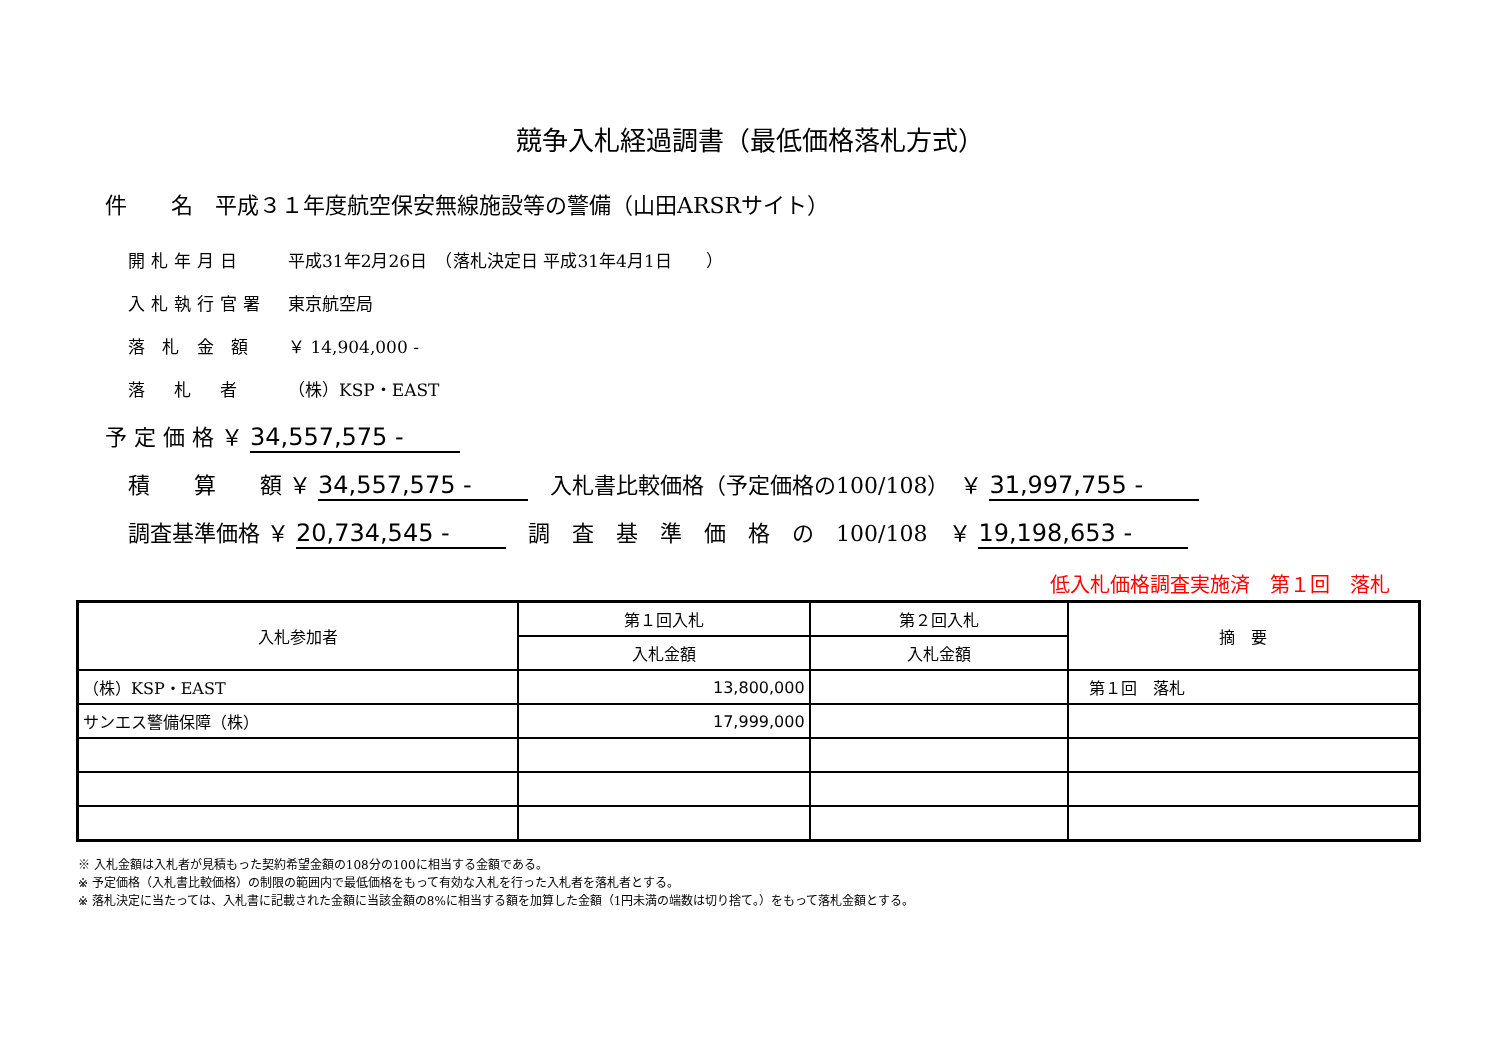競争入札経過調書（最低価格落札方式）
件　　名　平成３１年度航空保安無線施設等の警備（山田ARSRサイト）
開札年月日 平成31年2月26日　（落札決定日 平成31年4月1日　　）
入札執行官署 東京航空局
落 札 金 額 ￥ 14,904,000 -
落　札　者 （株）KSP・EAST
予 定 価 格 ￥ 34,557,575 -
積　　算　　額 ￥ 34,557,575 -　入札書比較価格（予定価格の100/108）　￥ 31,997,755 -
調査基準価格 ￥ 20,734,545 -　調　査　基　準　価　格　の　100/108　￥ 19,198,653 -
低入札価格調査実施済　第１回　落札
| 入札参加者 | 第１回入札 | 第２回入札 | 摘 要 |
| --- | --- | --- | --- |
| | 入札金額 | 入札金額 | |
| （株）KSP・EAST | 13,800,000 | | 第１回 落札 |
| サンエス警備保障（株） | 17,999,000 | | |
※ 入札金額は入札者が見積もった契約希望金額の108分の100に相当する金額である。
※ 予定価格（入札書比較価格）の制限の範囲内で最低価格をもって有効な入札を行った入札者を落札者とする。
※ 落札決定に当たっては、入札書に記載された金額に当該金額の8%に相当する額を加算した金額（1円未満の端数は切り捨て。）をもって落札金額とする。